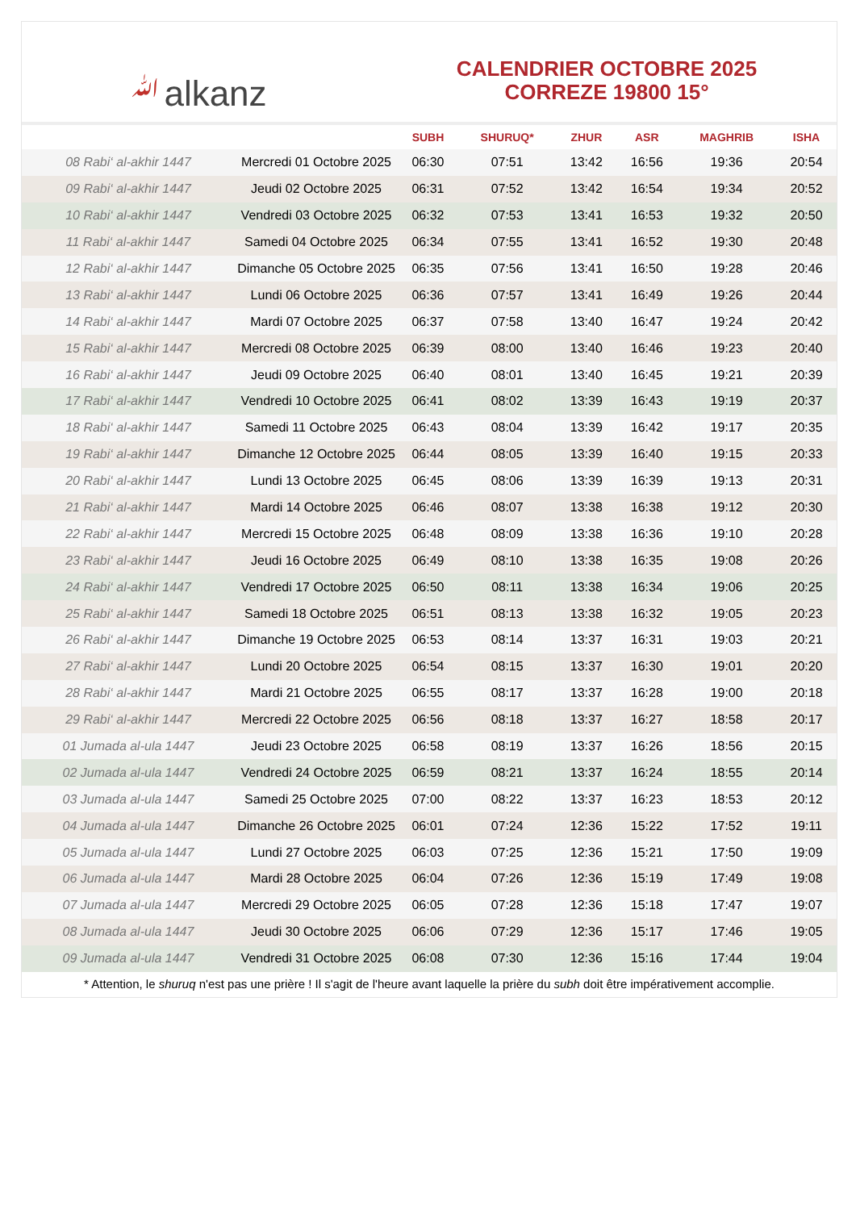ﷲalkanz
CALENDRIER OCTOBRE 2025
CORREZE 19800 15°
| | | SUBH | SHURUQ* | ZHUR | ASR | MAGHRIB | ISHA |
| --- | --- | --- | --- | --- | --- | --- | --- |
| 08 Rabi‘ al-akhir 1447 | Mercredi 01 Octobre 2025 | 06:30 | 07:51 | 13:42 | 16:56 | 19:36 | 20:54 |
| 09 Rabi‘ al-akhir 1447 | Jeudi 02 Octobre 2025 | 06:31 | 07:52 | 13:42 | 16:54 | 19:34 | 20:52 |
| 10 Rabi‘ al-akhir 1447 | Vendredi 03 Octobre 2025 | 06:32 | 07:53 | 13:41 | 16:53 | 19:32 | 20:50 |
| 11 Rabi‘ al-akhir 1447 | Samedi 04 Octobre 2025 | 06:34 | 07:55 | 13:41 | 16:52 | 19:30 | 20:48 |
| 12 Rabi‘ al-akhir 1447 | Dimanche 05 Octobre 2025 | 06:35 | 07:56 | 13:41 | 16:50 | 19:28 | 20:46 |
| 13 Rabi‘ al-akhir 1447 | Lundi 06 Octobre 2025 | 06:36 | 07:57 | 13:41 | 16:49 | 19:26 | 20:44 |
| 14 Rabi‘ al-akhir 1447 | Mardi 07 Octobre 2025 | 06:37 | 07:58 | 13:40 | 16:47 | 19:24 | 20:42 |
| 15 Rabi‘ al-akhir 1447 | Mercredi 08 Octobre 2025 | 06:39 | 08:00 | 13:40 | 16:46 | 19:23 | 20:40 |
| 16 Rabi‘ al-akhir 1447 | Jeudi 09 Octobre 2025 | 06:40 | 08:01 | 13:40 | 16:45 | 19:21 | 20:39 |
| 17 Rabi‘ al-akhir 1447 | Vendredi 10 Octobre 2025 | 06:41 | 08:02 | 13:39 | 16:43 | 19:19 | 20:37 |
| 18 Rabi‘ al-akhir 1447 | Samedi 11 Octobre 2025 | 06:43 | 08:04 | 13:39 | 16:42 | 19:17 | 20:35 |
| 19 Rabi‘ al-akhir 1447 | Dimanche 12 Octobre 2025 | 06:44 | 08:05 | 13:39 | 16:40 | 19:15 | 20:33 |
| 20 Rabi‘ al-akhir 1447 | Lundi 13 Octobre 2025 | 06:45 | 08:06 | 13:39 | 16:39 | 19:13 | 20:31 |
| 21 Rabi‘ al-akhir 1447 | Mardi 14 Octobre 2025 | 06:46 | 08:07 | 13:38 | 16:38 | 19:12 | 20:30 |
| 22 Rabi‘ al-akhir 1447 | Mercredi 15 Octobre 2025 | 06:48 | 08:09 | 13:38 | 16:36 | 19:10 | 20:28 |
| 23 Rabi‘ al-akhir 1447 | Jeudi 16 Octobre 2025 | 06:49 | 08:10 | 13:38 | 16:35 | 19:08 | 20:26 |
| 24 Rabi‘ al-akhir 1447 | Vendredi 17 Octobre 2025 | 06:50 | 08:11 | 13:38 | 16:34 | 19:06 | 20:25 |
| 25 Rabi‘ al-akhir 1447 | Samedi 18 Octobre 2025 | 06:51 | 08:13 | 13:38 | 16:32 | 19:05 | 20:23 |
| 26 Rabi‘ al-akhir 1447 | Dimanche 19 Octobre 2025 | 06:53 | 08:14 | 13:37 | 16:31 | 19:03 | 20:21 |
| 27 Rabi‘ al-akhir 1447 | Lundi 20 Octobre 2025 | 06:54 | 08:15 | 13:37 | 16:30 | 19:01 | 20:20 |
| 28 Rabi‘ al-akhir 1447 | Mardi 21 Octobre 2025 | 06:55 | 08:17 | 13:37 | 16:28 | 19:00 | 20:18 |
| 29 Rabi‘ al-akhir 1447 | Mercredi 22 Octobre 2025 | 06:56 | 08:18 | 13:37 | 16:27 | 18:58 | 20:17 |
| 01 Jumada al-ula 1447 | Jeudi 23 Octobre 2025 | 06:58 | 08:19 | 13:37 | 16:26 | 18:56 | 20:15 |
| 02 Jumada al-ula 1447 | Vendredi 24 Octobre 2025 | 06:59 | 08:21 | 13:37 | 16:24 | 18:55 | 20:14 |
| 03 Jumada al-ula 1447 | Samedi 25 Octobre 2025 | 07:00 | 08:22 | 13:37 | 16:23 | 18:53 | 20:12 |
| 04 Jumada al-ula 1447 | Dimanche 26 Octobre 2025 | 06:01 | 07:24 | 12:36 | 15:22 | 17:52 | 19:11 |
| 05 Jumada al-ula 1447 | Lundi 27 Octobre 2025 | 06:03 | 07:25 | 12:36 | 15:21 | 17:50 | 19:09 |
| 06 Jumada al-ula 1447 | Mardi 28 Octobre 2025 | 06:04 | 07:26 | 12:36 | 15:19 | 17:49 | 19:08 |
| 07 Jumada al-ula 1447 | Mercredi 29 Octobre 2025 | 06:05 | 07:28 | 12:36 | 15:18 | 17:47 | 19:07 |
| 08 Jumada al-ula 1447 | Jeudi 30 Octobre 2025 | 06:06 | 07:29 | 12:36 | 15:17 | 17:46 | 19:05 |
| 09 Jumada al-ula 1447 | Vendredi 31 Octobre 2025 | 06:08 | 07:30 | 12:36 | 15:16 | 17:44 | 19:04 |
* Attention, le shuruq n'est pas une prière ! Il s'agit de l'heure avant laquelle la prière du subh doit être impérativement accomplie.